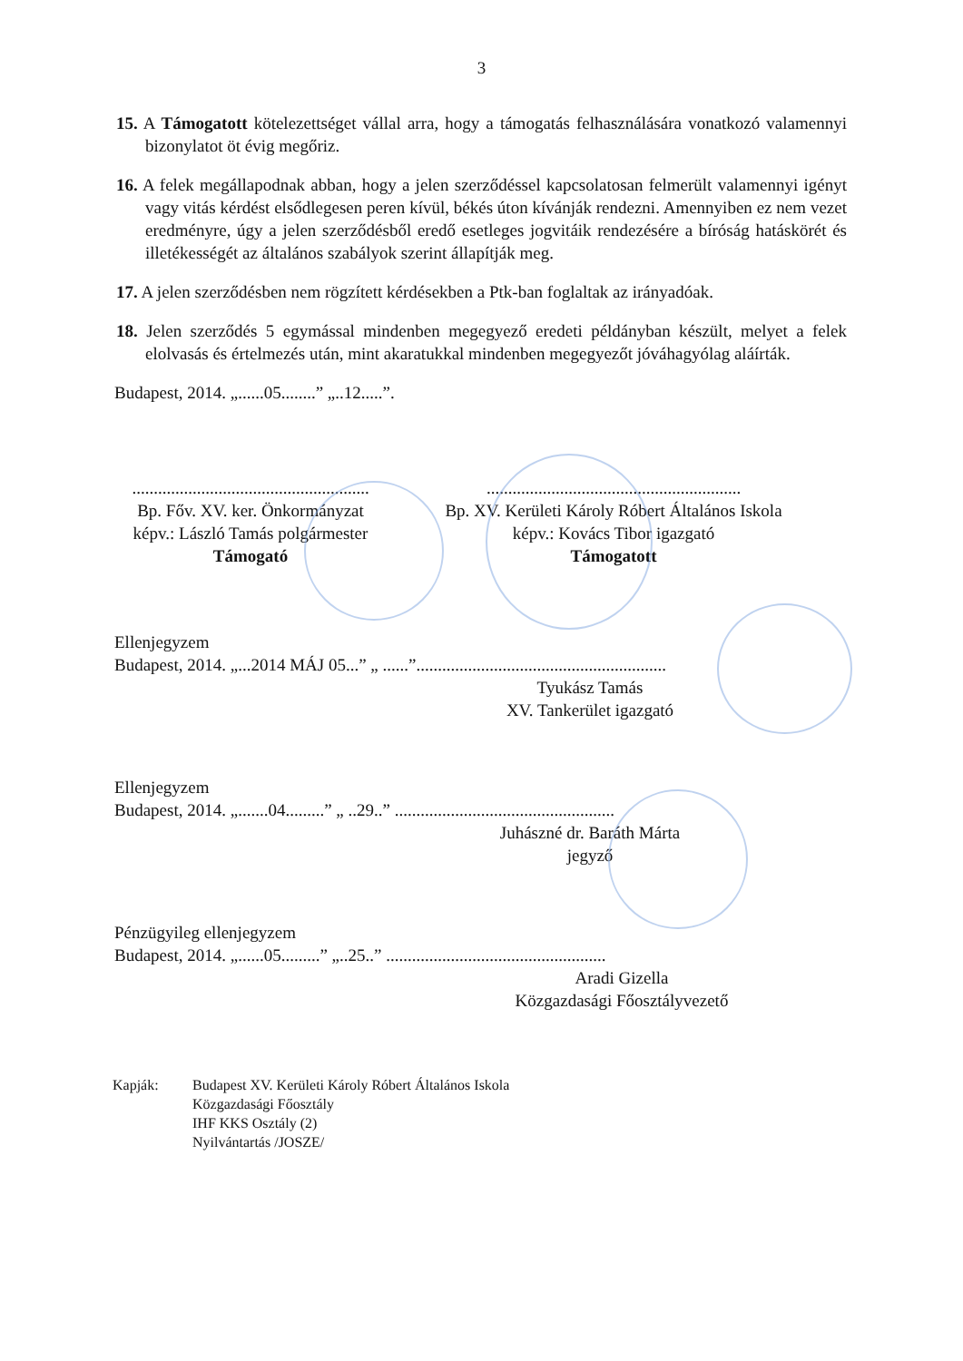3
15. A Támogatott kötelezettséget vállal arra, hogy a támogatás felhasználására vonatkozó valamennyi bizonylatot öt évig megőriz.
16. A felek megállapodnak abban, hogy a jelen szerződéssel kapcsolatosan felmerült valamennyi igényt vagy vitás kérdést elsődlegesen peren kívül, békés úton kívánják rendezni. Amennyiben ez nem vezet eredményre, úgy a jelen szerződésből eredő esetleges jogvitáik rendezésére a bíróság hatáskörét és illetékességét az általános szabályok szerint állapítják meg.
17. A jelen szerződésben nem rögzített kérdésekben a Ptk-ban foglaltak az irányadóak.
18. Jelen szerződés 5 egymással mindenben megegyező eredeti példányban készült, melyet a felek elolvasás és értelmezés után, mint akaratukkal mindenben megegyezőt jóváhagyólag aláírták.
Budapest, 2014. „......05........” „..12.....”.
.......................................................
Bp. Főv. XV. ker. Önkormányzat
képv.: László Tamás polgármester
Támogató
...........................................................
Bp. XV. Kerületi Károly Róbert Általános Iskola
képv.: Kovács Tibor igazgató
Támogatott
Ellenjegyzem
Budapest, 2014. „...2014 MÁJ 05...” „ ......”..........................................................
Tyukász Tamás
XV. Tankerület igazgató
Ellenjegyzem
Budapest, 2014. „.......04.........” „ ..29..” ...................................................
Juhászné dr. Baráth Márta
jegyző
Pénzügyileg ellenjegyzem
Budapest, 2014. „......05.........” „..25..” ...................................................
Aradi Gizella
Közgazdasági Főosztályvezető
Kapják: Budapest XV. Kerületi Károly Róbert Általános Iskola
Közgazdasági Főosztály
IHF KKS Osztály (2)
Nyilvántartás /JOSZE/